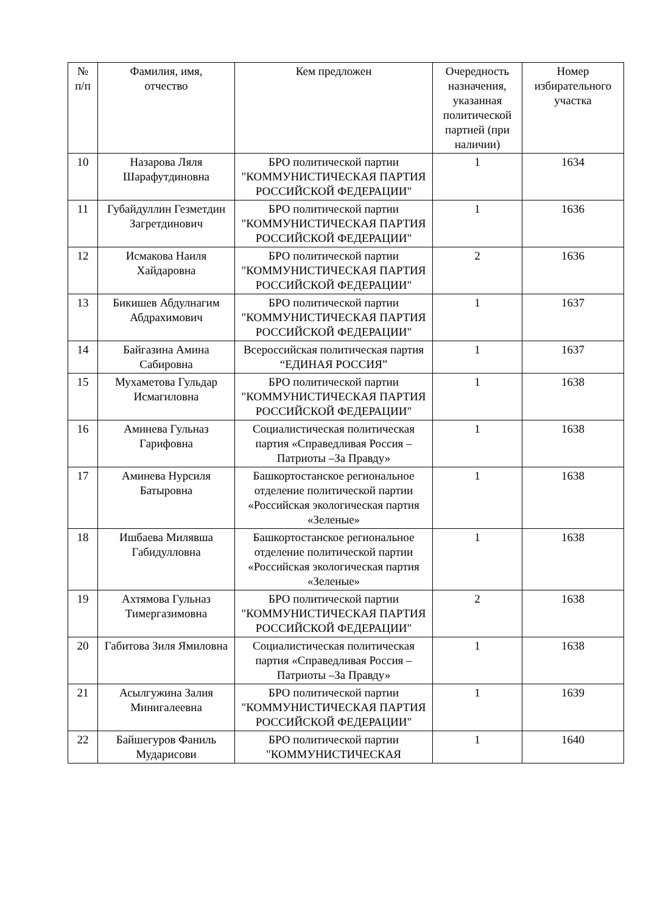| № п/п | Фамилия, имя, отчество | Кем предложен | Очередность назначения, указанная политической партией (при наличии) | Номер избирательного участка |
| --- | --- | --- | --- | --- |
| 10 | Назарова Ляля Шарафутдиновна | БРО политической партии "КОММУНИСТИЧЕСКАЯ ПАРТИЯ РОССИЙСКОЙ ФЕДЕРАЦИИ" | 1 | 1634 |
| 11 | Губайдуллин Гезметдин Загретдинович | БРО политической партии "КОММУНИСТИЧЕСКАЯ ПАРТИЯ РОССИЙСКОЙ ФЕДЕРАЦИИ" | 1 | 1636 |
| 12 | Исмакова Наиля Хайдаровна | БРО политической партии "КОММУНИСТИЧЕСКАЯ ПАРТИЯ РОССИЙСКОЙ ФЕДЕРАЦИИ" | 2 | 1636 |
| 13 | Бикишев Абдулнагим Абдрахимович | БРО политической партии "КОММУНИСТИЧЕСКАЯ ПАРТИЯ РОССИЙСКОЙ ФЕДЕРАЦИИ" | 1 | 1637 |
| 14 | Байгазина Амина Сабировна | Всероссийская политическая партия “ЕДИНАЯ РОССИЯ” | 1 | 1637 |
| 15 | Мухаметова Гульдар Исмагиловна | БРО политической партии "КОММУНИСТИЧЕСКАЯ ПАРТИЯ РОССИЙСКОЙ ФЕДЕРАЦИИ" | 1 | 1638 |
| 16 | Аминева Гульназ Гарифовна | Социалистическая политическая партия «Справедливая Россия – Патриоты –За Правду» | 1 | 1638 |
| 17 | Аминева Нурсиля Батыровна | Башкортостанское региональное отделение политической партии «Российская экологическая партия «Зеленые» | 1 | 1638 |
| 18 | Ишбаева Милявша Габидулловна | Башкортостанское региональное отделение политической партии «Российская экологическая партия «Зеленые» | 1 | 1638 |
| 19 | Ахтямова Гульназ Тимергазимовна | БРО политической партии "КОММУНИСТИЧЕСКАЯ ПАРТИЯ РОССИЙСКОЙ ФЕДЕРАЦИИ" | 2 | 1638 |
| 20 | Габитова Зиля Ямиловна | Социалистическая политическая партия «Справедливая Россия – Патриоты –За Правду» | 1 | 1638 |
| 21 | Асылгужина Залия Минигалеевна | БРО политической партии "КОММУНИСТИЧЕСКАЯ ПАРТИЯ РОССИЙСКОЙ ФЕДЕРАЦИИ" | 1 | 1639 |
| 22 | Байшегуров Фаниль Мударисови | БРО политической партии "КОММУНИСТИЧЕСКАЯ | 1 | 1640 |